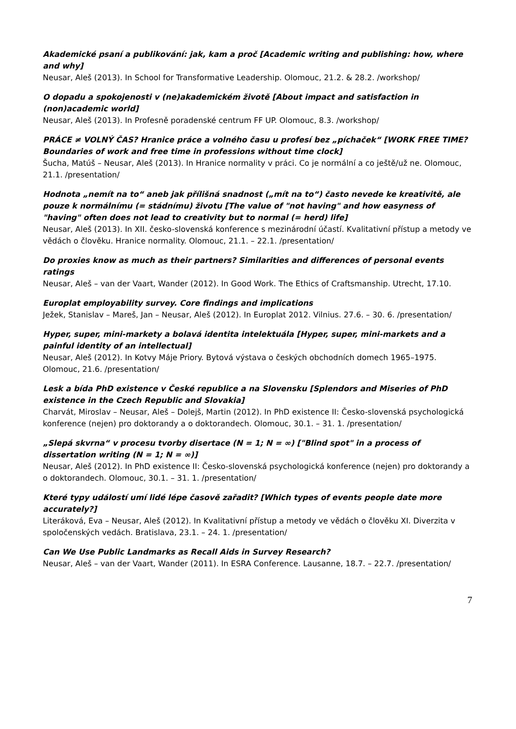Akademické psaní a publikování: jak, kam a proč [Academic writing and publishing: how, where and why]
Neusar, Aleš (2013). In School for Transformative Leadership. Olomouc, 21.2. & 28.2. /workshop/
O dopadu a spokojenosti v (ne)akademickém životě [About impact and satisfaction in (non)academic world]
Neusar, Aleš (2013). In Profesně poradenské centrum FF UP. Olomouc, 8.3. /workshop/
PRÁCE ≠ VOLNÝ ČAS? Hranice práce a volného času u profesí bez „píchaček“ [WORK FREE TIME? Boundaries of work and free time in professions without time clock]
Šucha, Matúš – Neusar, Aleš (2013). In Hranice normality v práci. Co je normální a co ještě/už ne. Olomouc, 21.1. /presentation/
Hodnota „nemít na to“ aneb jak přílišná snadnost („mít na to“) často nevede ke kreativitě, ale pouze k normálnímu (= stádnímu) životu [The value of "not having" and how easyness of "having" often does not lead to creativity but to normal (= herd) life]
Neusar, Aleš (2013). In XII. česko-slovenská konference s mezinárodní účastí. Kvalitativní přístup a metody ve vědách o člověku. Hranice normality. Olomouc, 21.1. – 22.1. /presentation/
Do proxies know as much as their partners? Similarities and differences of personal events ratings
Neusar, Aleš – van der Vaart, Wander (2012). In Good Work. The Ethics of Craftsmanship. Utrecht, 17.10.
Europlat employability survey. Core findings and implications
Ježek, Stanislav – Mareš, Jan – Neusar, Aleš (2012). In Europlat 2012. Vilnius. 27.6. – 30. 6. /presentation/
Hyper, super, mini-markety a bolavá identita intelektuála [Hyper, super, mini-markets and a painful identity of an intellectual]
Neusar, Aleš (2012). In Kotvy Máje Priory. Bytová výstava o českých obchodních domech 1965–1975. Olomouc, 21.6. /presentation/
Lesk a bída PhD existence v České republice a na Slovensku [Splendors and Miseries of PhD existence in the Czech Republic and Slovakia]
Charvát, Miroslav – Neusar, Aleš – Dolejš, Martin (2012). In PhD existence II: Česko-slovenská psychologická konference (nejen) pro doktorandy a o doktorandech. Olomouc, 30.1. – 31. 1. /presentation/
„Slepá skvrna“ v procesu tvorby disertace (N = 1; N = ∞) ["Blind spot" in a process of dissertation writing (N = 1; N = ∞)]
Neusar, Aleš (2012). In PhD existence II: Česko-slovenská psychologická konference (nejen) pro doktorandy a o doktorandech. Olomouc, 30.1. – 31. 1. /presentation/
Které typy událostí umí lidé lépe časově zařadit? [Which types of events people date more accurately?]
Literáková, Eva – Neusar, Aleš (2012). In Kvalitativní přístup a metody ve vědách o člověku XI. Diverzita v spoločenských vedách. Bratislava, 23.1. – 24. 1. /presentation/
Can We Use Public Landmarks as Recall Aids in Survey Research?
Neusar, Aleš – van der Vaart, Wander (2011). In ESRA Conference. Lausanne, 18.7. – 22.7. /presentation/
7